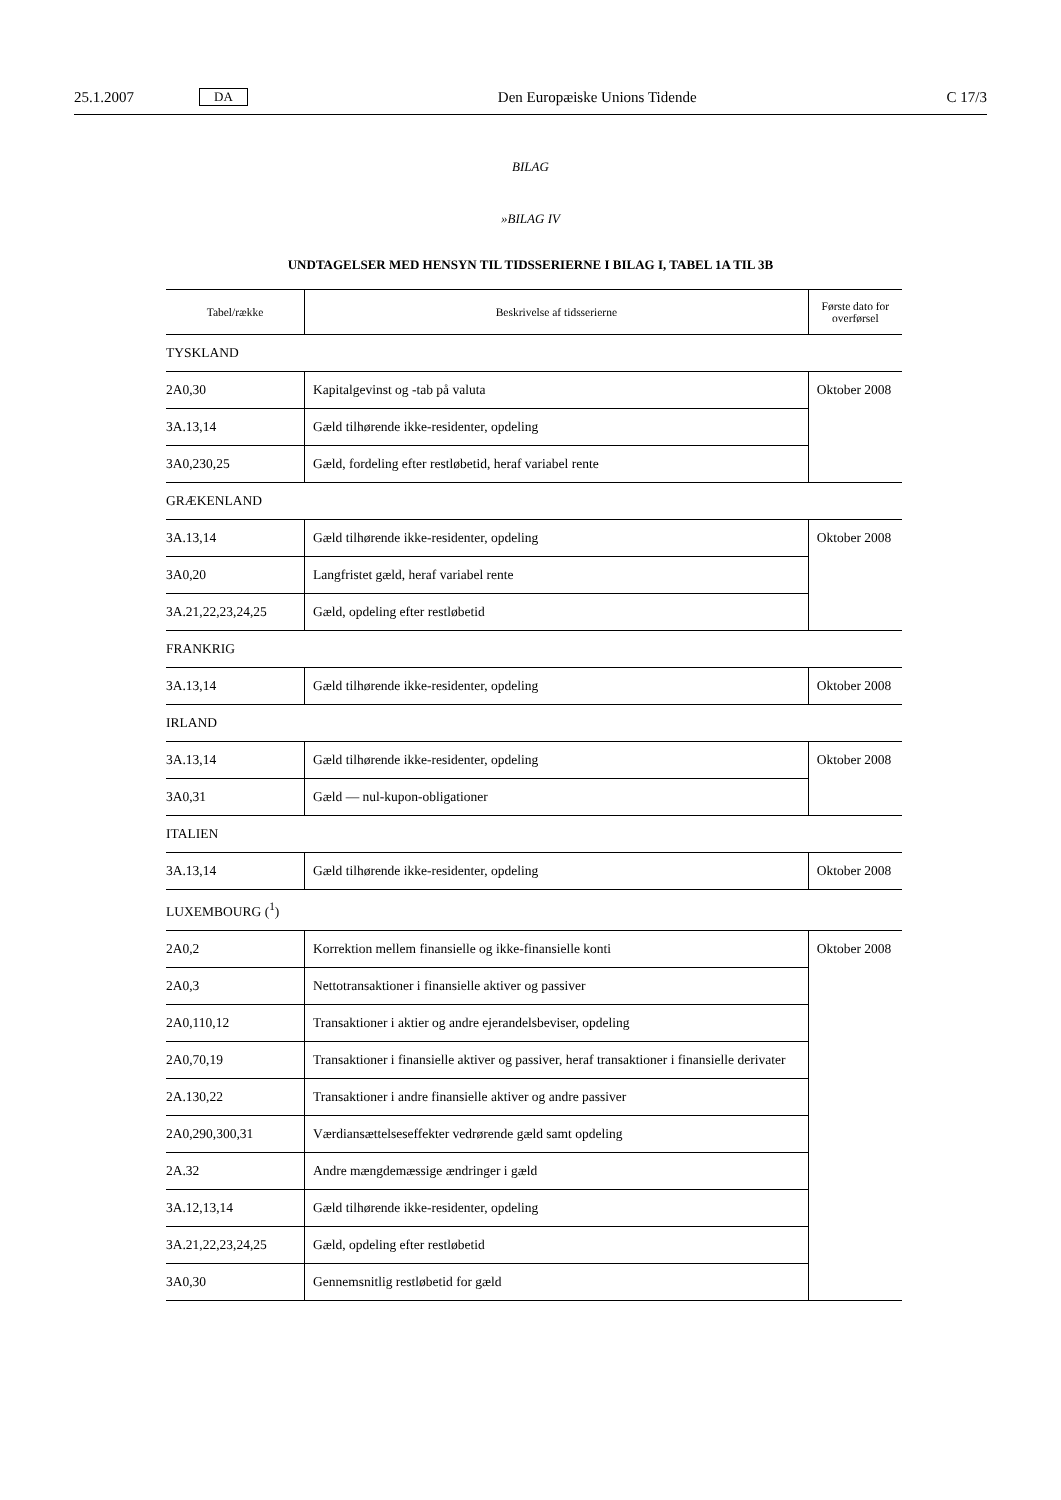25.1.2007 DA Den Europæiske Unions Tidende C 17/3
BILAG
»BILAG IV
UNDTAGELSER MED HENSYN TIL TIDSSERIERNE I BILAG I, TABEL 1A TIL 3B
| Tabel/række | Beskrivelse af tidsserierne | Første dato for overførsel |
| --- | --- | --- |
| TYSKLAND | | |
| 2A0,30 | Kapitalgevinst og -tab på valuta | Oktober 2008 |
| 3A.13,14 | Gæld tilhørende ikke-residenter, opdeling | |
| 3A0,230,25 | Gæld, fordeling efter restløbetid, heraf variabel rente | |
| GRÆKENLAND | | |
| 3A.13,14 | Gæld tilhørende ikke-residenter, opdeling | Oktober 2008 |
| 3A0,20 | Langfristet gæld, heraf variabel rente | |
| 3A.21,22,23,24,25 | Gæld, opdeling efter restløbetid | |
| FRANKRIG | | |
| 3A.13,14 | Gæld tilhørende ikke-residenter, opdeling | Oktober 2008 |
| IRLAND | | |
| 3A.13,14 | Gæld tilhørende ikke-residenter, opdeling | Oktober 2008 |
| 3A0,31 | Gæld — nul-kupon-obligationer | |
| ITALIEN | | |
| 3A.13,14 | Gæld tilhørende ikke-residenter, opdeling | Oktober 2008 |
| LUXEMBOURG (<sup>1</sup>) | | |
| 2A0,2 | Korrektion mellem finansielle og ikke-finansielle konti | Oktober 2008 |
| 2A0,3 | Nettotransaktioner i finansielle aktiver og passiver | |
| 2A0,110,12 | Transaktioner i aktier og andre ejerandelsbeviser, opdeling | |
| 2A0,70,19 | Transaktioner i finansielle aktiver og passiver, heraf transaktioner i finansielle derivater | |
| 2A.130,22 | Transaktioner i andre finansielle aktiver og andre passiver | |
| 2A0,290,300,31 | Værdiansættelseseffekter vedrørende gæld samt opdeling | |
| 2A.32 | Andre mængdemæssige ændringer i gæld | |
| 3A.12,13,14 | Gæld tilhørende ikke-residenter, opdeling | |
| 3A.21,22,23,24,25 | Gæld, opdeling efter restløbetid | |
| 3A0,30 | Gennemsnitlig restløbetid for gæld | |